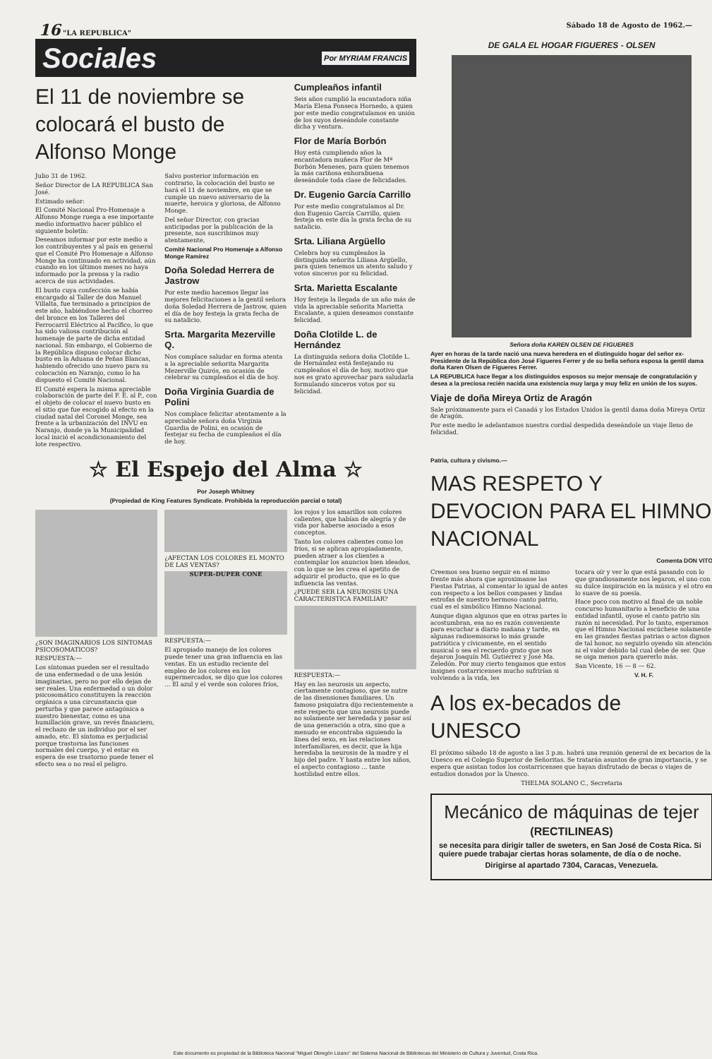16 "LA REPUBLICA" Sábado 18 de Agosto de 1962.—
Sociales Por MYRIAM FRANCIS
El 11 de noviembre se colocará el busto de Alfonso Monge
Julio 31 de 1962.
Señor Director de LA REPUBLICA San José.
Estimado señor:
El Comité Nacional Pro-Homenaje a Alfonso Monge ruega a ese importante medio informativo hacer público el siguiente boletín:
Deseamos informar por este medio a los contribuyentes y al país en general que el Comité Pro Homenaje a Alfonso Monge ha continuado en actividad, aún cuando en los últimos meses no haya informado por la prensa y la radio acerca de sus actividades.
El busto cuya confección se había encargado al Taller de don Manuel Villalta, fue terminado a principios de este año, habiéndose hecho el chorreo del bronce en los Talleres del Ferrocarril Eléctrico al Pacífico, lo que ha sido valiosa contribución al homenaje de parte de dicha entidad nacional. Sin embargo, el Gobierno de la República dispuso colocar dicho busto en la Aduana de Peñas Blancas, habiendo ofrecido uno nuevo para su colocación en Naranjo, como lo ha dispuesto el Comité Nacional.
El Comité espera la misma apreciable colaboración de parte del F. E. al P., con el objeto de colocar el nuevo busto en el sitio que fue escogido al efecto en la ciudad natal del Coronel Monge, sea frente a la urbanización del INVU en Naranjo, donde ya la Municipalidad local inició el acondicionamiento del lote respectivo.
Salvo posterior información en contrario, la colocación del busto se hará el 11 de noviembre, en que se cumple un nuevo aniversario de la muerte, heroica y gloriosa, de Alfonso Monge.
Del señor Director, con gracias anticipadas por la publicación de la presente, nos suscribimos muy atentamente,
Comité Nacional Pro Homenaje a Alfonso Monge Ramírez
Doña Soledad Herrera de Jastrow
Por este medio hacemos llegar las mejores felicitaciones a la gentil señora doña Soledad Herrera de Jastrow, quien el día de hoy festeja la grata fecha de su natalicio.
Srta. Margarita Mezerville Q.
Nos complace saludar en forma atenta a la apreciable señorita Margarita Mezerville Quirós, en ocasión de celebrar su cumpleaños el día de hoy.
Doña Virginia Guardia de Polini
Nos complace felicitar atentamente a la apreciable señora doña Virginia Guardia de Polini, en ocasión de festejar su fecha de cumpleaños el día de hoy.
Cumpleaños infantil
Seis años cumplió la encantadora niña María Elena Fonseca Hornedo, a quien por este medio congratulamos en unión de los suyos deseándole constante dicha y ventura.
Flor de María Borbón
Hoy está cumpliendo años la encantadora muñeca Flor de Mª Borbón Meneses, para quien tenemos la más cariñosa enhorabuena deseándole toda clase de felicidades.
Dr. Eugenio García Carrillo
Por este medio congratulamos al Dr. don Eugenio García Carrillo, quien festeja en este día la grata fecha de su natalicio.
Srta. Liliana Argüello
Celebra hoy su cumpleaños la distinguida señorita Liliana Argüello, para quien tenemos un atento saludo y votos sinceros por su felicidad.
Srta. Marietta Escalante
Hoy festeja la llegada de un año más de vida la apreciable señorita Marietta Escalante, a quien deseamos constante felicidad.
Doña Clotilde L. de Hernández
La distinguida señora doña Clotilde L. de Hernández está festejando su cumpleaños el día de hoy, motivo que nos es grato aprovechar para saludarla formulando sinceros votos por su felicidad.
☆ El Espejo del Alma ☆
Por Joseph Whitney
(Propiedad de King Features Syndicate. Prohibida la reproducción parcial o total)
¿SON IMAGINARIOS LOS SINTOMAS PSICOSOMATICOS?
RESPUESTA:—
Los síntomas pueden ser el resultado de una enfermedad o de una lesión imaginarias, pero no por ello dejan de ser reales. Una enfermedad o un dolor psicosomático constituyen la reacción orgánica a una circunstancia que perturba y que parece antagónica a nuestro bienestar, como es una humillación grave, un revés financiero, el rechazo de un individuo por el ser amado, etc. El síntoma es perjudicial porque trastorna las funciones normales del cuerpo, y el estar en espera de ese trastorno puede tener el efecto sea o no real el peligro.
¿AFECTAN LOS COLORES EL MONTO DE LAS VENTAS?
SUPER-DUPER CONE
RESPUESTA:—
El apropiado manejo de los colores puede tener una gran influencia en las ventas. En un estudio reciente del empleo de los colores en los supermercados, se dijo que los colores ... El azul y el verde son colores fríos,
los rojos y los amarillos son colores calientes, que habían de alegría y de vida por haberse asociado a esos conceptos.
Tanto los colores calientes como los fríos, si se aplican apropiadamente, pueden atraer a los clientes a contemplar los anuncios bien ideados, con lo que se les crea el apetito de adquirir el producto, que es lo que influencia las ventas.
¿PUEDE SER LA NEUROSIS UNA CARACTERISTICA FAMILIAR?
RESPUESTA:—
Hay en las neurosis un aspecto, ciertamente contagioso, que se nutre de las disensiones familiares. Un famoso psiquiatra dijo recientemente a este respecto que una neurosis puede no solamente ser heredada y pasar así de una generación a otra, sino que a menudo se encontraba siguiendo la línea del sexo, en las relaciones interfamiliares, es decir, que la hija heredaba la neurosis de la madre y el hijo del padre. Y hasta entre los niños, el aspecto contagioso ... tante hostilidad entre ellos.
DE GALA EL HOGAR FIGUERES - OLSEN
Señora doña KAREN OLSEN DE FIGUERES
Ayer en horas de la tarde nació una nueva heredera en el distinguido hogar del señor ex-Presidente de la República don José Figueres Ferrer y de su bella señora esposa la gentil dama doña Karen Olsen de Figueres Ferrer.
LA REPUBLICA hace llegar a los distinguidos esposos su mejor mensaje de congratulación y desea a la preciosa recién nacida una existencia muy larga y muy feliz en unión de los suyos.
Viaje de doña Mireya Ortiz de Aragón
Sale próximamente para el Canadá y los Estados Unidos la gentil dama doña Mireya Ortiz de Aragón.
Por este medio le adelantamos nuestra cordial despedida deseándole un viaje lleno de felicidad.
Patria, cultura y civismo.—
MAS RESPETO Y DEVOCION PARA EL HIMNO NACIONAL
Comenta DON VITO
Creemos sea bueno seguir en el mismo frente más ahora que aproximanse las Fiestas Patrias, al comentar lo igual de antes con respecto a los bellos compases y lindas estrofas de nuestro hermoso canto patrio, cual es el simbólico Himno Nacional.
Aunque digan algunos que en otras partes lo acostumbran, esa no es razón conveniente para escuchar a diario mañana y tarde, en algunas radioemisoras lo más grande patriótica y cívicamente, en el sentido musical o sea el recuerdo grato que nos dejaron Joaquín Ml. Gutiérrez y José Ma. Zeledón. Por muy cierto tengamos que estos insignes costarricenses mucho sufrirían si volviendo a la vida, les
tocara oír y ver lo que está pasando con lo que grandiosamente nos legaron, el uno con su dulce inspiración en la música y el otro en lo suave de su poesía.
Hace poco con motivo al final de un noble concurso humanitario a beneficio de una entidad infantil, oyose el canto patrio sin razón ni necesidad. Por lo tanto, esperamos que el Himno Nacional escúchese solamente en las grandes fiestas patrias o actos dignos de tal honor, no seguirlo oyendo sin atención ni el valor debido tal cual debe de ser. Que se oiga menos para quererlo más.
San Vicente, 16 — 8 — 62.
V. H. F.
A los ex-becados de UNESCO
El próximo sábado 18 de agosto a las 3 p.m. habrá una reunión general de ex becarios de la Unesco en el Colegio Superior de Señoritas. Se tratarán asuntos de gran importancia, y se espera que asistan todos los costarricenses que hayan disfrutado de becas o viajes de estudios donados por la Unesco.
THELMA SOLANO C., Secretaria
Mecánico de máquinas de tejer
(RECTILINEAS)
se necesita para dirigir taller de sweters, en San José de Costa Rica. Si quiere puede trabajar ciertas horas solamente, de día o de noche.
Dirigirse al apartado 7304, Caracas, Venezuela.
Este documento es propiedad de la Biblioteca Nacional "Miguel Obregón Lizano" del Sistema Nacional de Bibliotecas del Ministerio de Cultura y Juventud, Costa Rica.